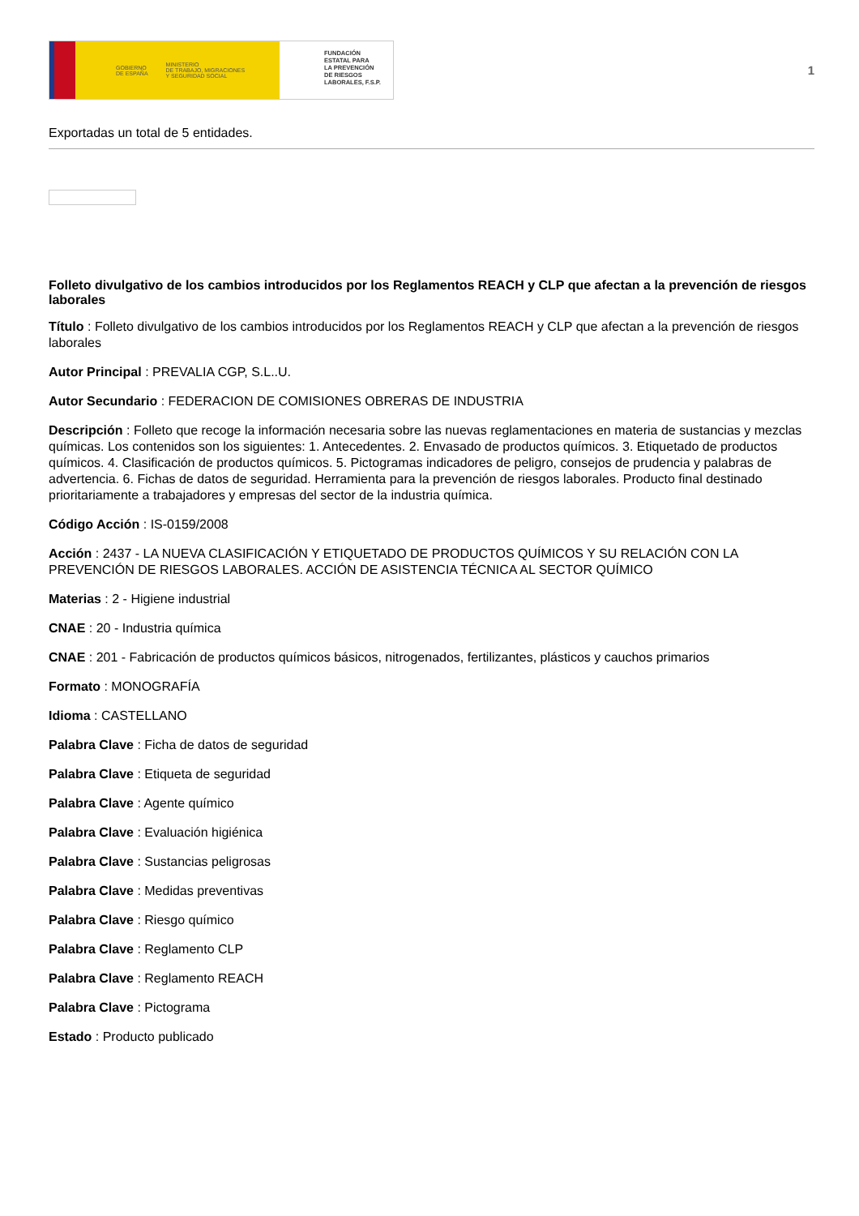GOBIERNO
DE ESPAÑA MINISTERIO
DE TRABAJO, MIGRACIONES
Y SEGURIDAD SOCIAL
FUNDACIÓN
ESTATAL PARA
LA PREVENCIÓN
DE RIESGOS
LABORALES, F.S.P.
1
Exportadas un total de 5 entidades.
Folleto divulgativo de los cambios introducidos por los Reglamentos REACH y CLP que afectan a la prevención de riesgos laborales
Título : Folleto divulgativo de los cambios introducidos por los Reglamentos REACH y CLP que afectan a la prevención de riesgos laborales
Autor Principal : PREVALIA CGP, S.L..U.
Autor Secundario : FEDERACION DE COMISIONES OBRERAS DE INDUSTRIA
Descripción : Folleto que recoge la información necesaria sobre las nuevas reglamentaciones en materia de sustancias y mezclas químicas. Los contenidos son los siguientes: 1. Antecedentes. 2. Envasado de productos químicos. 3. Etiquetado de productos químicos. 4. Clasificación de productos químicos. 5. Pictogramas indicadores de peligro, consejos de prudencia y palabras de advertencia. 6. Fichas de datos de seguridad. Herramienta para la prevención de riesgos laborales. Producto final destinado prioritariamente a trabajadores y empresas del sector de la industria química.
Código Acción : IS-0159/2008
Acción : 2437 - LA NUEVA CLASIFICACIÓN Y ETIQUETADO DE PRODUCTOS QUÍMICOS Y SU RELACIÓN CON LA PREVENCIÓN DE RIESGOS LABORALES. ACCIÓN DE ASISTENCIA TÉCNICA AL SECTOR QUÍMICO
Materias : 2 - Higiene industrial
CNAE : 20 - Industria química
CNAE : 201 - Fabricación de productos químicos básicos, nitrogenados, fertilizantes, plásticos y cauchos primarios
Formato : MONOGRAFÍA
Idioma : CASTELLANO
Palabra Clave : Ficha de datos de seguridad
Palabra Clave : Etiqueta de seguridad
Palabra Clave : Agente químico
Palabra Clave : Evaluación higiénica
Palabra Clave : Sustancias peligrosas
Palabra Clave : Medidas preventivas
Palabra Clave : Riesgo químico
Palabra Clave : Reglamento CLP
Palabra Clave : Reglamento REACH
Palabra Clave : Pictograma
Estado : Producto publicado